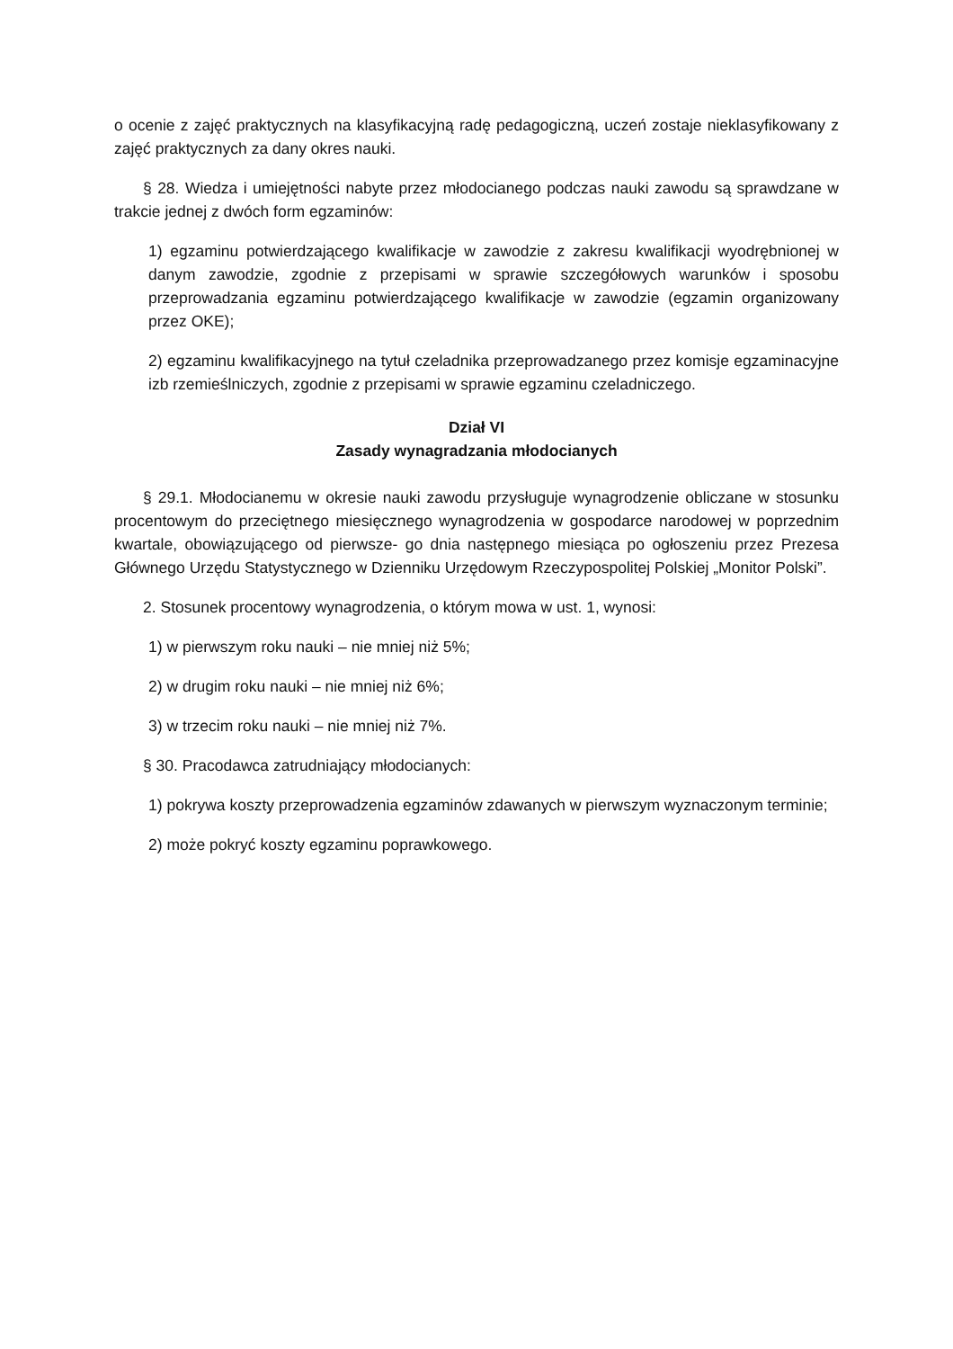o ocenie z zajęć praktycznych na klasyfikacyjną radę pedagogiczną, uczeń zostaje nieklasyfikowany z zajęć praktycznych za dany okres nauki.
§ 28. Wiedza i umiejętności nabyte przez młodocianego podczas nauki zawodu są sprawdzane w trakcie jednej z dwóch form egzaminów:
1) egzaminu potwierdzającego kwalifikacje w zawodzie z zakresu kwalifikacji wyodrębnionej w danym zawodzie, zgodnie z przepisami w sprawie szczegółowych warunków i sposobu przeprowadzania egzaminu potwierdzającego kwalifikacje w zawodzie (egzamin organizowany przez OKE);
2) egzaminu kwalifikacyjnego na tytuł czeladnika przeprowadzanego przez komisje egzaminacyjne izb rzemieślniczych, zgodnie z przepisami w sprawie egzaminu czeladniczego.
Dział VI
Zasady wynagradzania młodocianych
§ 29.1. Młodocianemu w okresie nauki zawodu przysługuje wynagrodzenie obliczane w stosunku procentowym do przeciętnego miesięcznego wynagrodzenia w gospodarce narodowej w poprzednim kwartale, obowiązującego od pierwsze- go dnia następnego miesiąca po ogłoszeniu przez Prezesa Głównego Urzędu Statystycznego w Dzienniku Urzędowym Rzeczypospolitej Polskiej „Monitor Polski”.
2. Stosunek procentowy wynagrodzenia, o którym mowa w ust. 1, wynosi:
1) w pierwszym roku nauki – nie mniej niż 5%;
2) w drugim roku nauki – nie mniej niż 6%;
3) w trzecim roku nauki – nie mniej niż 7%.
§ 30. Pracodawca zatrudniający młodocianych:
1) pokrywa koszty przeprowadzenia egzaminów zdawanych w pierwszym wyznaczonym terminie;
2) może pokryć koszty egzaminu poprawkowego.